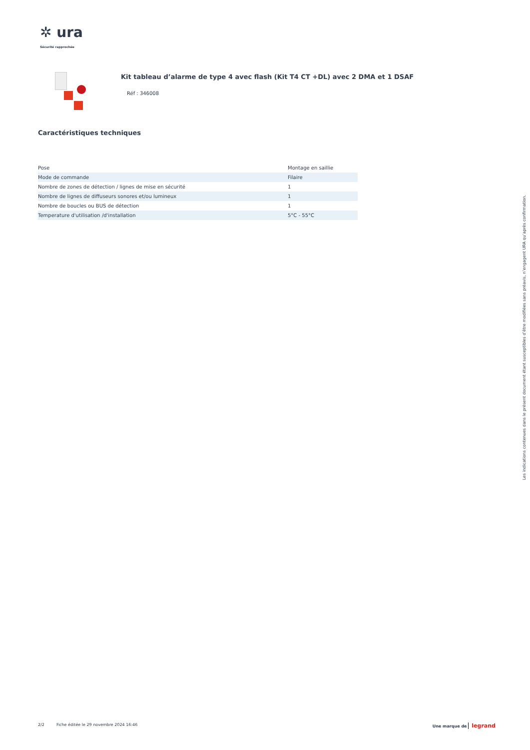✲ ura
Sécurité rapprochée
Kit tableau d’alarme de type 4 avec flash (Kit T4 CT +DL) avec 2 DMA et 1 DSAF
Réf : 346008
Caractéristiques techniques
| Pose | Montage en saillie |
| Mode de commande | Filaire |
| Nombre de zones de détection / lignes de mise en sécurité | 1 |
| Nombre de lignes de diffuseurs sonores et/ou lumineux | 1 |
| Nombre de boucles ou BUS de détection | 1 |
| Temperature d'utilisation /d'installation | 5°C - 55°C |
Les indications contenues dans le présent document étant susceptibles d’être modifiées sans préavis, n’engagent URA qu’après confirmation.
2/2 Fiche éditée le 29 novembre 2024 16:46 Une marque de legrand